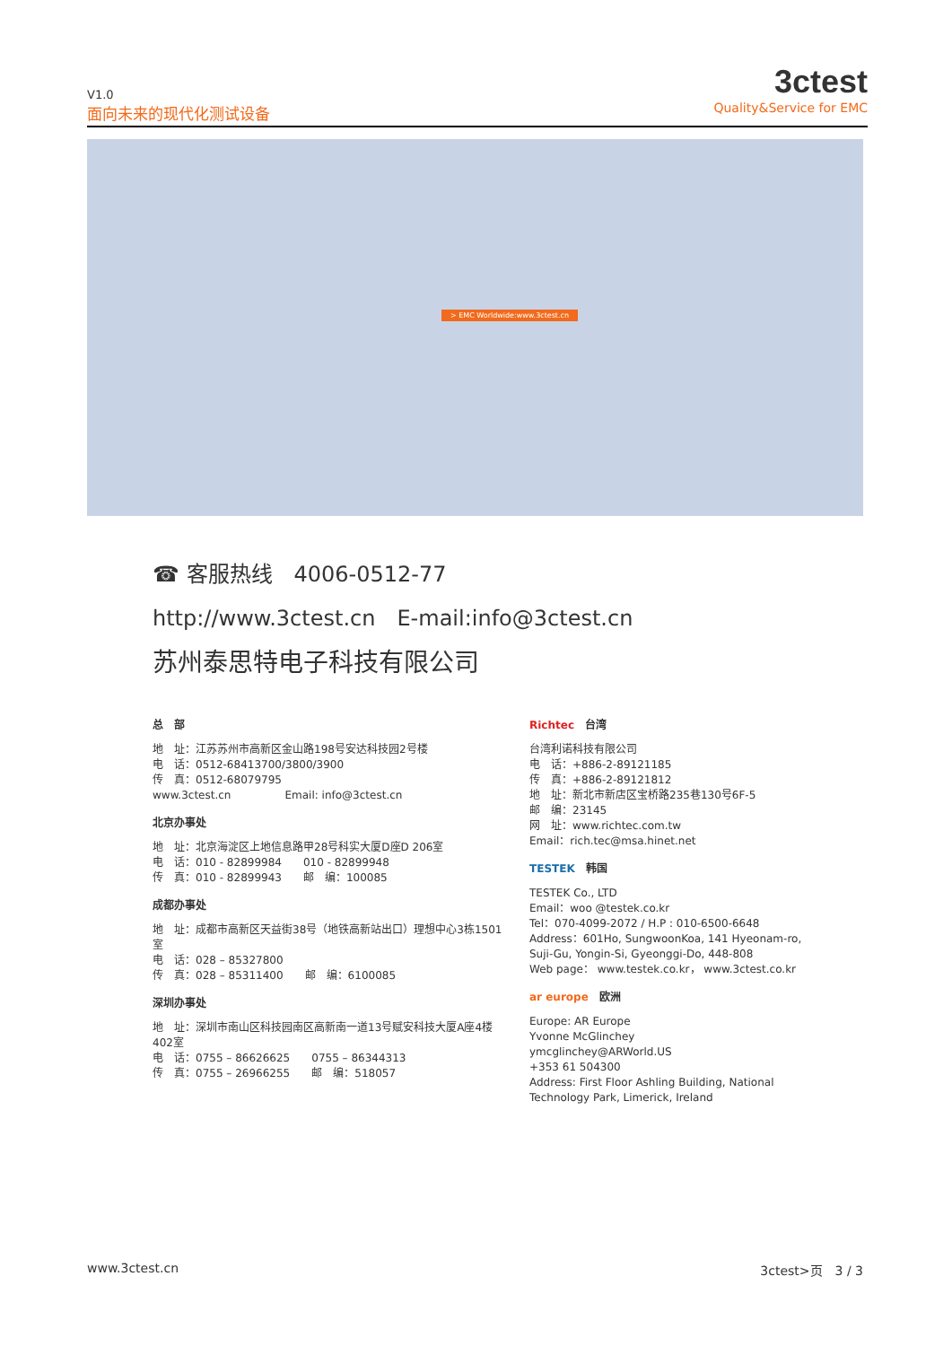V1.0
面向未来的现代化测试设备
3ctest
Quality&Service for EMC
> EMC Worldwide:www.3ctest.cn
☎ 客服热线　4006-0512-77
http://www.3ctest.cn　E-mail:info@3ctest.cn
苏州泰思特电子科技有限公司
总　部
地　址：江苏苏州市高新区金山路198号安达科技园2号楼
电　话：0512-68413700/3800/3900
传　真：0512-68079795
www.3ctest.cn　　　　　Email: info@3ctest.cn
北京办事处
地　址：北京海淀区上地信息路甲28号科实大厦D座D 206室
电　话：010 - 82899984　　010 - 82899948
传　真：010 - 82899943　　邮　编：100085
成都办事处
地　址：成都市高新区天益街38号（地铁高新站出口）理想中心3栋1501室
电　话：028 – 85327800
传　真：028 – 85311400　　邮　编：6100085
深圳办事处
地　址：深圳市南山区科技园南区高新南一道13号赋安科技大厦A座4楼402室
电　话：0755 – 86626625　　0755 – 86344313
传　真：0755 – 26966255　　邮　编：518057
Richtec　台湾
台湾利诺科技有限公司
电　话：+886-2-89121185
传　真：+886-2-89121812
地　址：新北市新店区宝桥路235巷130号6F-5
邮　编：23145
网　址：www.richtec.com.tw
Email：rich.tec@msa.hinet.net
TESTEK　韩国
TESTEK Co., LTD
Email：woo @testek.co.kr
Tel：070-4099-2072 / H.P : 010-6500-6648
Address：601Ho, SungwoonKoa, 141 Hyeonam-ro, Suji-Gu, Yongin-Si, Gyeonggi-Do, 448-808
Web page： www.testek.co.kr， www.3ctest.co.kr
ar europe　欧洲
Europe: AR Europe
Yvonne McGlinchey
ymcglinchey@ARWorld.US
+353 61 504300
Address: First Floor Ashling Building, National Technology Park, Limerick, Ireland
www.3ctest.cn 3ctest>页　3 / 3